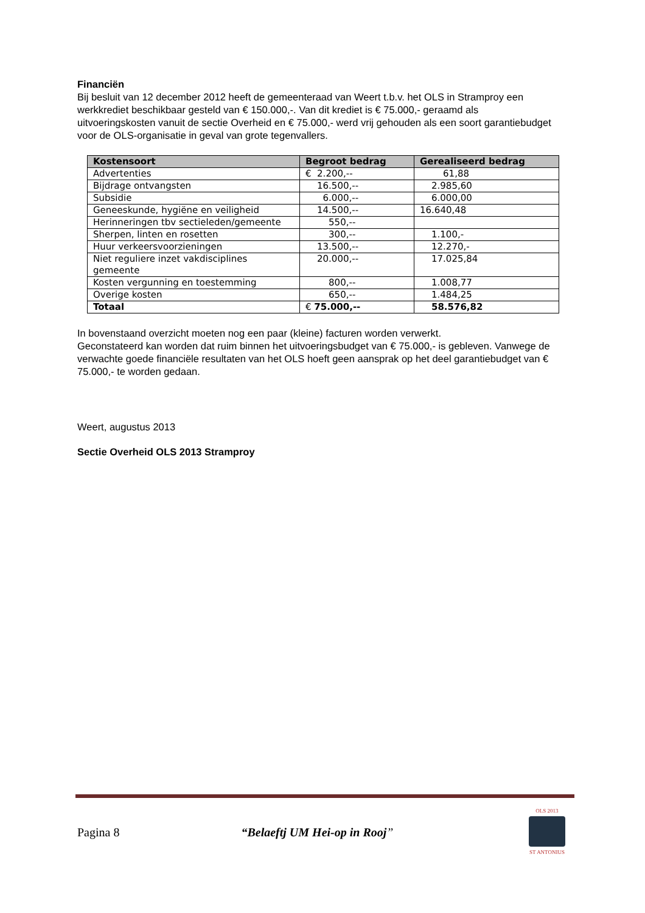Financiën
Bij besluit van 12 december 2012 heeft de gemeenteraad van Weert t.b.v. het OLS in Stramproy een werkkrediet beschikbaar gesteld van € 150.000,-. Van dit krediet is € 75.000,- geraamd als uitvoeringskosten vanuit de sectie Overheid en € 75.000,- werd vrij gehouden als een soort garantiebudget voor de OLS-organisatie in geval van grote tegenvallers.
| Kostensoort | Begroot bedrag | Gerealiseerd bedrag |
| --- | --- | --- |
| Advertenties | € 2.200,-- | 61,88 |
| Bijdrage ontvangsten | 16.500,-- | 2.985,60 |
| Subsidie | 6.000,-- | 6.000,00 |
| Geneeskunde, hygiëne en veiligheid | 14.500,-- | 16.640,48 |
| Herinneringen tbv sectieleden/gemeente | 550,-- | |
| Sherpen, linten en rosetten | 300,-- | 1.100,- |
| Huur verkeersvoorzieningen | 13.500,-- | 12.270,- |
| Niet reguliere inzet vakdisciplines gemeente | 20.000,-- | 17.025,84 |
| Kosten vergunning en toestemming | 800,-- | 1.008,77 |
| Overige kosten | 650,-- | 1.484,25 |
| Totaal | € 75.000,-- | 58.576,82 |
In bovenstaand overzicht moeten nog een paar (kleine) facturen worden verwerkt.
Geconstateerd kan worden dat ruim binnen het uitvoeringsbudget van € 75.000,- is gebleven. Vanwege de verwachte goede financiële resultaten van het OLS hoeft geen aansprak op het deel garantiebudget van € 75.000,- te worden gedaan.
Weert, augustus 2013
Sectie Overheid OLS 2013 Stramproy
Pagina 8 “Belaeftj UM Hei-op in Rooj”
OLS 2013
ST ANTONIUS